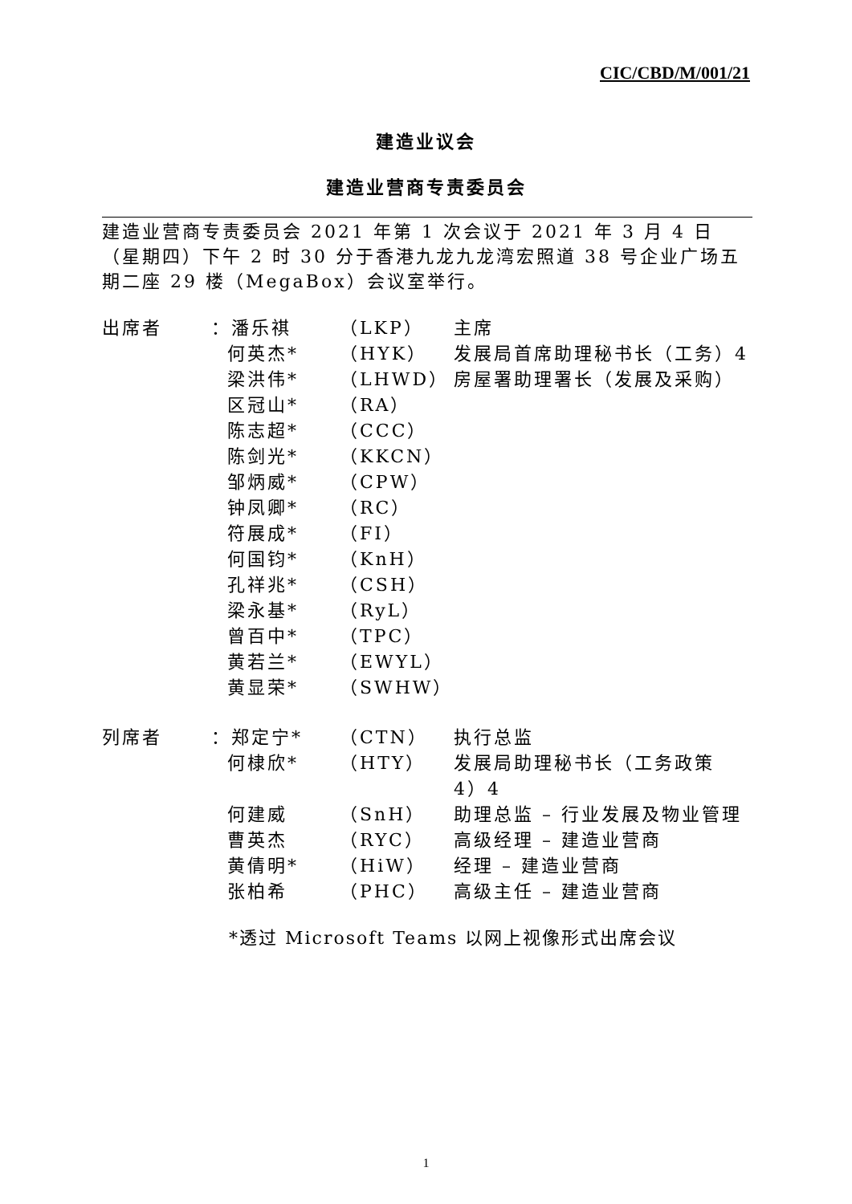CIC/CBD/M/001/21
建造业议会
建造业营商专责委员会
建造业营商专责委员会 2021 年第 1 次会议于 2021 年 3 月 4 日（星期四）下午 2 时 30 分于香港九龙九龙湾宏照道 38 号企业广场五期二座 29 楼（MegaBox）会议室举行。
| 出席者 | ：潘乐祺 | （LKP） | 主席 |
| | 何英杰* | （HYK） | 发展局首席助理秘书长（工务）4 |
| | 梁洪伟* | （LHWD） | 房屋署助理署长（发展及采购） |
| | 区冠山* | （RA） | |
| | 陈志超* | （CCC） | |
| | 陈剑光* | （KKCN） | |
| | 邹炳威* | （CPW） | |
| | 钟凤卿* | （RC） | |
| | 符展成* | （FI） | |
| | 何国钧* | （KnH） | |
| | 孔祥兆* | （CSH） | |
| | 梁永基* | （RyL） | |
| | 曾百中* | （TPC） | |
| | 黄若兰* | （EWYL） | |
| | 黄显荣* | （SWHW） | |
| 列席者 | ：郑定宁* | （CTN） | 执行总监 |
| | 何棣欣* | （HTY） | 发展局助理秘书长（工务政策 4）4 |
| | 何建威 | （SnH） | 助理总监 – 行业发展及物业管理 |
| | 曹英杰 | （RYC） | 高级经理 – 建造业营商 |
| | 黄倩明* | （HiW） | 经理 – 建造业营商 |
| | 张柏希 | （PHC） | 高级主任 – 建造业营商 |
*透过 Microsoft Teams 以网上视像形式出席会议
1